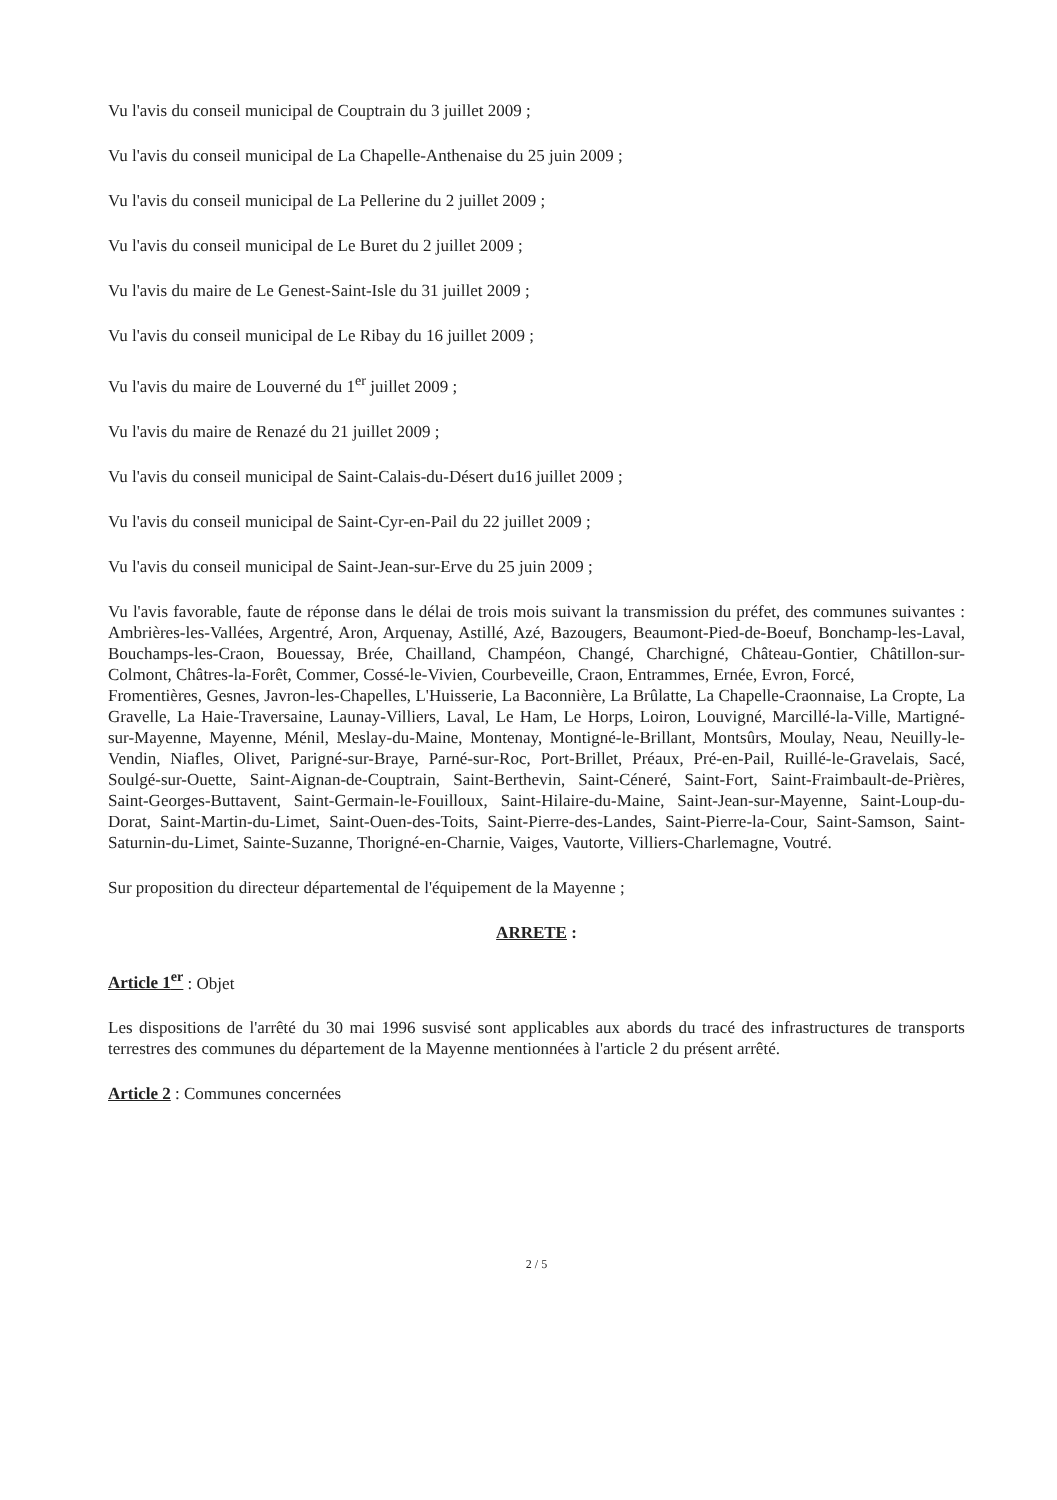Vu l'avis du conseil municipal de Couptrain du 3 juillet 2009 ;
Vu l'avis du conseil municipal de La Chapelle-Anthenaise du 25 juin 2009 ;
Vu l'avis du conseil municipal de La Pellerine du 2 juillet 2009 ;
Vu l'avis du conseil municipal de Le Buret du 2 juillet 2009 ;
Vu l'avis du maire de Le Genest-Saint-Isle du 31 juillet 2009 ;
Vu l'avis du conseil municipal de Le Ribay du 16 juillet 2009 ;
Vu l'avis du maire de Louverné du 1<sup>er</sup> juillet 2009 ;
Vu l'avis du maire de Renazé du 21 juillet 2009 ;
Vu l'avis du conseil municipal de Saint-Calais-du-Désert du16 juillet 2009 ;
Vu l'avis du conseil municipal de Saint-Cyr-en-Pail du 22 juillet 2009 ;
Vu l'avis du conseil municipal de Saint-Jean-sur-Erve du 25 juin 2009 ;
Vu l'avis favorable, faute de réponse dans le délai de trois mois suivant la transmission du préfet, des communes suivantes : Ambrières-les-Vallées, Argentré, Aron, Arquenay, Astillé, Azé, Bazougers, Beaumont-Pied-de-Boeuf, Bonchamp-les-Laval, Bouchamps-les-Craon, Bouessay, Brée, Chailland, Champéon, Changé, Charchigné, Château-Gontier, Châtillon-sur-Colmont, Châtres-la-Forêt, Commer, Cossé-le-Vivien, Courbeveille, Craon, Entrammes, Ernée, Evron, Forcé,
Fromentières, Gesnes, Javron-les-Chapelles, L'Huisserie, La Baconnière, La Brûlatte, La Chapelle-Craonnaise, La Cropte, La Gravelle, La Haie-Traversaine, Launay-Villiers, Laval, Le Ham, Le Horps, Loiron, Louvigné, Marcillé-la-Ville, Martigné-sur-Mayenne, Mayenne, Ménil, Meslay-du-Maine, Montenay, Montigné-le-Brillant, Montsûrs, Moulay, Neau, Neuilly-le-Vendin, Niafles, Olivet, Parigné-sur-Braye, Parné-sur-Roc, Port-Brillet, Préaux, Pré-en-Pail, Ruillé-le-Gravelais, Sacé, Soulgé-sur-Ouette, Saint-Aignan-de-Couptrain, Saint-Berthevin, Saint-Céneré, Saint-Fort, Saint-Fraimbault-de-Prières, Saint-Georges-Buttavent, Saint-Germain-le-Fouilloux, Saint-Hilaire-du-Maine, Saint-Jean-sur-Mayenne, Saint-Loup-du-Dorat, Saint-Martin-du-Limet, Saint-Ouen-des-Toits, Saint-Pierre-des-Landes, Saint-Pierre-la-Cour, Saint-Samson, Saint-Saturnin-du-Limet, Sainte-Suzanne, Thorigné-en-Charnie, Vaiges, Vautorte, Villiers-Charlemagne, Voutré.
Sur proposition du directeur départemental de l'équipement de la Mayenne ;
ARRETE :
Article 1<sup>er</sup> : Objet
Les dispositions de l'arrêté du 30 mai 1996 susvisé sont applicables aux abords du tracé des infrastructures de transports terrestres des communes du département de la Mayenne mentionnées à l'article 2 du présent arrêté.
Article 2 : Communes concernées
2 / 5